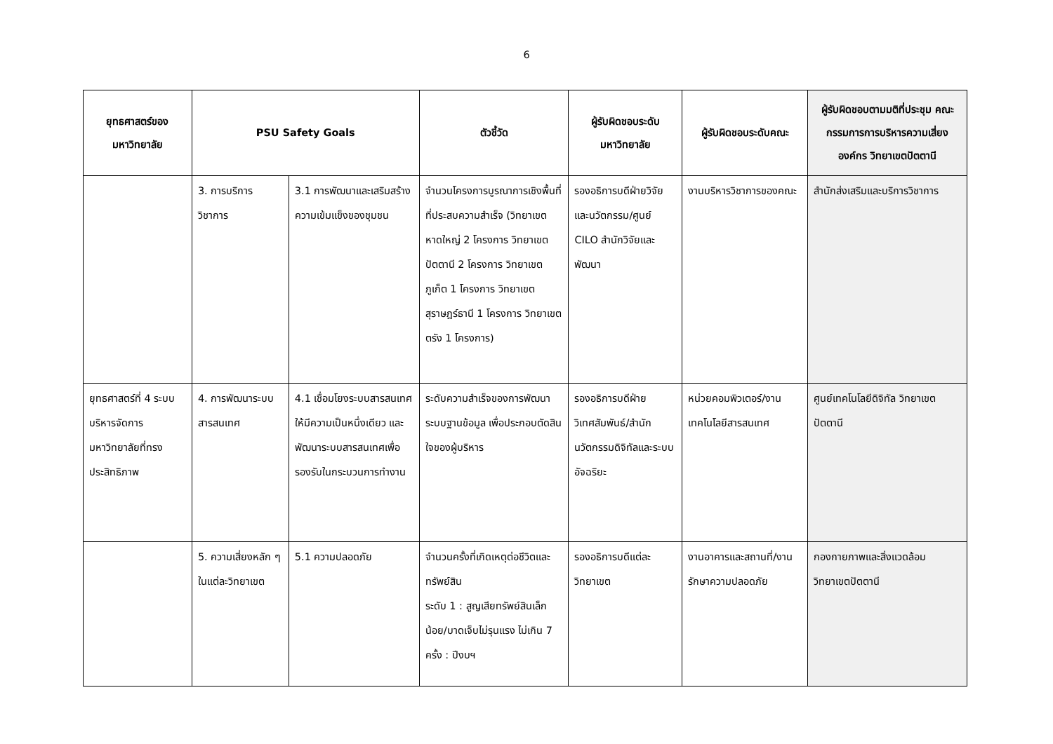6
| ยุทธศาสตร์ของ มหาวิทยาลัย | PSU Safety Goals | | ตัวชี้วัด | ผู้รับผิดชอบระดับ มหาวิทยาลัย | ผู้รับผิดชอบระดับคณะ | ผู้รับผิดชอบตามมติที่ประชุม คณะกรรมการการบริหารความเสี่ยงองค์กร วิทยาเขตปัตตานี |
| --- | --- | --- | --- | --- | --- | --- |
| | 3. การบริการวิชาการ | 3.1 การพัฒนาและเสริมสร้างความเข้มแข็งของชุมชน | จำนวนโครงการบูรณาการเชิงพื้นที่ที่ประสบความสำเร็จ (วิทยาเขตหาดใหญ่ 2 โครงการ วิทยาเขตปัตตานี 2 โครงการ วิทยาเขตภูเก็ต 1 โครงการ วิทยาเขตสุราษฎร์ธานี 1 โครงการ วิทยาเขตตรัง 1 โครงการ) | รองอธิการบดีฝ่ายวิจัยและนวัตกรรม/ศูนย์ CILO สำนักวิจัยและพัฒนา | งานบริหารวิชาการของคณะ | สำนักส่งเสริมและบริการวิชาการ |
| ยุทธศาสตร์ที่ 4 ระบบบริหารจัดการมหาวิทยาลัยที่ทรงประสิทธิภาพ | 4. การพัฒนาระบบสารสนเทศ | 4.1 เชื่อมโยงระบบสารสนเทศให้มีความเป็นหนึ่งเดียว และพัฒนาระบบสารสนเทศเพื่อรองรับในกระบวนการทำงาน | ระดับความสำเร็จของการพัฒนาระบบฐานข้อมูล เพื่อประกอบตัดสินใจของผู้บริหาร | รองอธิการบดีฝ่ายวิเทศสัมพันธ์/สำนักนวัตกรรมดิจิทัลและระบบอัจฉริยะ | หน่วยคอมพิวเตอร์/งานเทคโนโลยีสารสนเทศ | ศูนย์เทคโนโลยีดิจิทัล วิทยาเขตปัตตานี |
| | 5. ความเสี่ยงหลัก ๆ ในแต่ละวิทยาเขต | 5.1 ความปลอดภัย | จำนวนครั้งที่เกิดเหตุต่อชีวิตและทรัพย์สิน ระดับ 1 : สูญเสียทรัพย์สินเล็กน้อย/บาดเจ็บไม่รุนแรง ไม่เกิน 7 ครั้ง : ปีงบฯ | รองอธิการบดีแต่ละวิทยาเขต | งานอาคารและสถานที่/งานรักษาความปลอดภัย | กองกายภาพและสิ่งแวดล้อม วิทยาเขตปัตตานี |